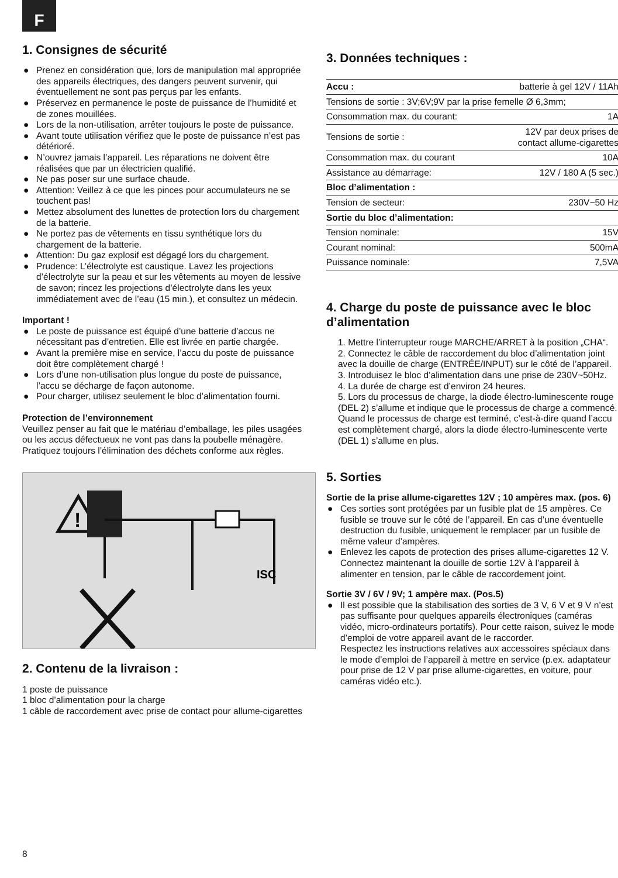F
1. Consignes de sécurité
● Prenez en considération que, lors de manipulation mal appropriée des appareils électriques, des dangers peuvent survenir, qui éventuellement ne sont pas perçus par les enfants.
● Préservez en permanence le poste de puissance de l’humidité et de zones mouillées.
● Lors de la non-utilisation, arrêter toujours le poste de puissance.
● Avant toute utilisation vérifiez que le poste de puissance n’est pas détérioré.
● N’ouvrez jamais l’appareil. Les réparations ne doivent être réalisées que par un électricien qualifié.
● Ne pas poser sur une surface chaude.
● Attention: Veillez à ce que les pinces pour accumulateurs ne se touchent pas!
● Mettez absolument des lunettes de protection lors du chargement de la batterie.
● Ne portez pas de vêtements en tissu synthétique lors du chargement de la batterie.
● Attention: Du gaz explosif est dégagé lors du chargement.
● Prudence: L’électrolyte est caustique. Lavez les projections d’électrolyte sur la peau et sur les vêtements au moyen de lessive de savon; rincez les projections d’électrolyte dans les yeux immédiatement avec de l’eau (15 min.), et consultez un médecin.
Important !
● Le poste de puissance est équipé d’une batterie d’accus ne nécessitant pas d’entretien. Elle est livrée en partie chargée.
● Avant la première mise en service, l’accu du poste de puissance doit être complètement chargé !
● Lors d’une non-utilisation plus longue du poste de puissance, l’accu se décharge de façon autonome.
● Pour charger, utilisez seulement le bloc d’alimentation fourni.
Protection de l’environnement
Veuillez penser au fait que le matériau d’emballage, les piles usagées ou les accus défectueux ne vont pas dans la poubelle ménagère. Pratiquez toujours l’élimination des déchets conforme aux règles.
!
ISC
2. Contenu de la livraison :
1 poste de puissance
1 bloc d’alimentation pour la charge
1 câble de raccordement avec prise de contact pour allume-cigarettes
3. Données techniques :
| Accu : | batterie à gel 12V / 11Ah |
| Tensions de sortie : 3V;6V;9V par la prise femelle Ø 6,3mm; | |
| Consommation max. du courant: | 1A |
| Tensions de sortie : | 12V par deux prises de contact allume-cigarettes |
| Consommation max. du courant | 10A |
| Assistance au démarrage: | 12V / 180 A (5 sec.) |
| Bloc d’alimentation : | |
| Tension de secteur: | 230V~50 Hz |
| Sortie du bloc d’alimentation: | |
| Tension nominale: | 15V |
| Courant nominal: | 500mA |
| Puissance nominale: | 7,5VA |
4. Charge du poste de puissance avec le bloc d’alimentation
1. Mettre l’interrupteur rouge MARCHE/ARRET à la position „CHA“.
2. Connectez le câble de raccordement du bloc d’alimentation joint avec la douille de charge (ENTRÉE/INPUT) sur le côté de l’appareil.
3. Introduisez le bloc d’alimentation dans une prise de 230V~50Hz.
4. La durée de charge est d’environ 24 heures.
5. Lors du processus de charge, la diode électro-luminescente rouge (DEL 2) s’allume et indique que le processus de charge a commencé. Quand le processus de charge est terminé, c’est-à-dire quand l’accu est complètement chargé, alors la diode électro-luminescente verte (DEL 1) s’allume en plus.
5. Sorties
Sortie de la prise allume-cigarettes 12V ; 10 ampères max. (pos. 6)
● Ces sorties sont protégées par un fusible plat de 15 ampères. Ce fusible se trouve sur le côté de l’appareil. En cas d’une éventuelle destruction du fusible, uniquement le remplacer par un fusible de même valeur d’ampères.
● Enlevez les capots de protection des prises allume-cigarettes 12 V. Connectez maintenant la douille de sortie 12V à l’appareil à alimenter en tension, par le câble de raccordement joint.
Sortie 3V / 6V / 9V; 1 ampère max. (Pos.5)
● Il est possible que la stabilisation des sorties de 3 V, 6 V et 9 V n’est pas suffisante pour quelques appareils électroniques (caméras vidéo, micro-ordinateurs portatifs). Pour cette raison, suivez le mode d’emploi de votre appareil avant de le raccorder.
Respectez les instructions relatives aux accessoires spéciaux dans le mode d’emploi de l’appareil à mettre en service (p.ex. adaptateur pour prise de 12 V par prise allume-cigarettes, en voiture, pour caméras vidéo etc.).
8